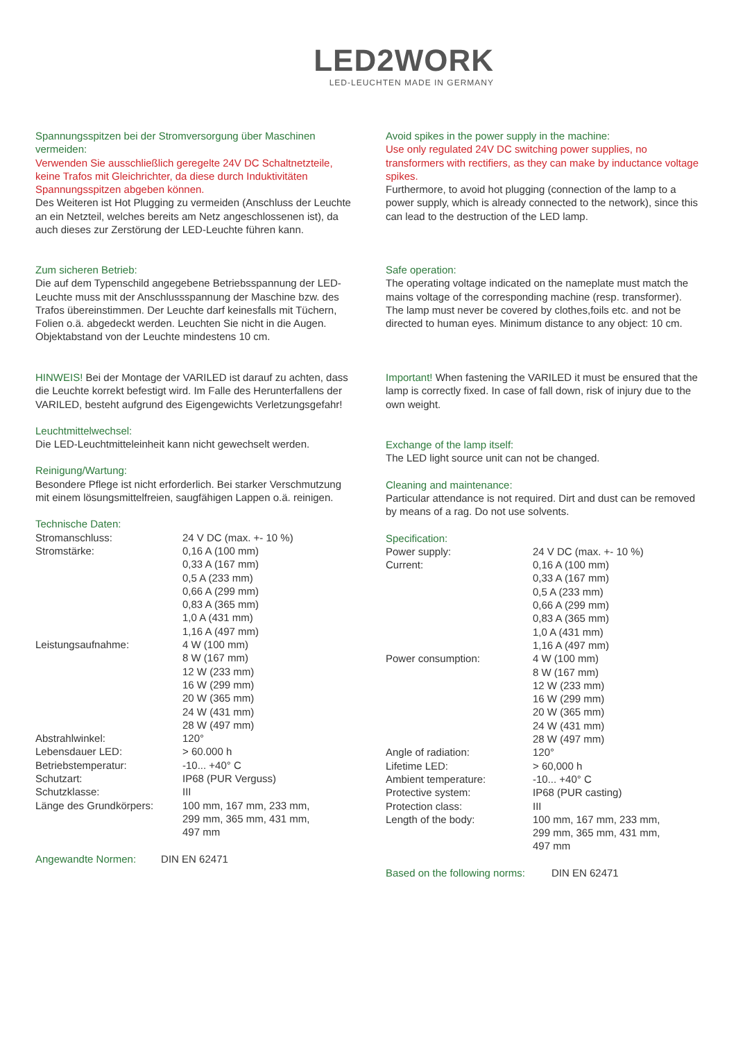LED2WORK
LED-LEUCHTEN MADE IN GERMANY
Spannungsspitzen bei der Stromversorgung über Maschinen vermeiden:
Verwenden Sie ausschließlich geregelte 24V DC Schaltnetzteile, keine Trafos mit Gleichrichter, da diese durch Induktivitäten Spannungsspitzen abgeben können.
Des Weiteren ist Hot Plugging zu vermeiden (Anschluss der Leuchte an ein Netzteil, welches bereits am Netz angeschlossenen ist), da auch dieses zur Zerstörung der LED-Leuchte führen kann.
Zum sicheren Betrieb:
Die auf dem Typenschild angegebene Betriebsspannung der LED-Leuchte muss mit der Anschlussspannung der Maschine bzw. des Trafos übereinstimmen. Der Leuchte darf keinesfalls mit Tüchern, Folien o.ä. abgedeckt werden. Leuchten Sie nicht in die Augen. Objektabstand von der Leuchte mindestens 10 cm.
HINWEIS! Bei der Montage der VARILED ist darauf zu achten, dass die Leuchte korrekt befestigt wird. Im Falle des Herunterfallens der VARILED, besteht aufgrund des Eigengewichts Verletzungsgefahr!
Leuchtmittelwechsel:
Die LED-Leuchtmitteleinheit kann nicht gewechselt werden.
Reinigung/Wartung:
Besondere Pflege ist nicht erforderlich. Bei starker Verschmutzung mit einem lösungsmittelfreien, saugfähigen Lappen o.ä. reinigen.
Technische Daten:
| Stromanschluss: | 24 V DC (max. +- 10 %) |
| Stromstärke: | 0,16 A (100 mm) 0,33 A (167 mm) 0,5 A (233 mm) 0,66 A (299 mm) 0,83 A (365 mm) 1,0 A (431 mm) 1,16 A (497 mm) |
| Leistungsaufnahme: | 4 W (100 mm) 8 W (167 mm) 12 W (233 mm) 16 W (299 mm) 20 W (365 mm) 24 W (431 mm) 28 W (497 mm) |
| Abstrahlwinkel: | 120° |
| Lebensdauer LED: | > 60.000 h |
| Betriebstemperatur: | -10... +40° C |
| Schutzart: | IP68 (PUR Verguss) |
| Schutzklasse: | III |
| Länge des Grundkörpers: | 100 mm, 167 mm, 233 mm, 299 mm, 365 mm, 431 mm, 497 mm |
Angewandte Normen: DIN EN 62471
Avoid spikes in the power supply in the machine:
Use only regulated 24V DC switching power supplies, no transformers with rectifiers, as they can make by inductance voltage spikes.
Furthermore, to avoid hot plugging (connection of the lamp to a power supply, which is already connected to the network), since this can lead to the destruction of the LED lamp.
Safe operation:
The operating voltage indicated on the nameplate must match the mains voltage of the corresponding machine (resp. transformer). The lamp must never be covered by clothes,foils etc. and not be directed to human eyes. Minimum distance to any object: 10 cm.
Important! When fastening the VARILED it must be ensured that the lamp is correctly fixed. In case of fall down, risk of injury due to the own weight.
Exchange of the lamp itself:
The LED light source unit can not be changed.
Cleaning and maintenance:
Particular attendance is not required. Dirt and dust can be removed by means of a rag. Do not use solvents.
Specification:
| Power supply: | 24 V DC (max. +- 10 %) |
| Current: | 0,16 A (100 mm) 0,33 A (167 mm) 0,5 A (233 mm) 0,66 A (299 mm) 0,83 A (365 mm) 1,0 A (431 mm) 1,16 A (497 mm) |
| Power consumption: | 4 W (100 mm) 8 W (167 mm) 12 W (233 mm) 16 W (299 mm) 20 W (365 mm) 24 W (431 mm) 28 W (497 mm) |
| Angle of radiation: | 120° |
| Lifetime LED: | > 60,000 h |
| Ambient temperature: | -10... +40° C |
| Protective system: | IP68 (PUR casting) |
| Protection class: | III |
| Length of the body: | 100 mm, 167 mm, 233 mm, 299 mm, 365 mm, 431 mm, 497 mm |
Based on the following norms: DIN EN 62471